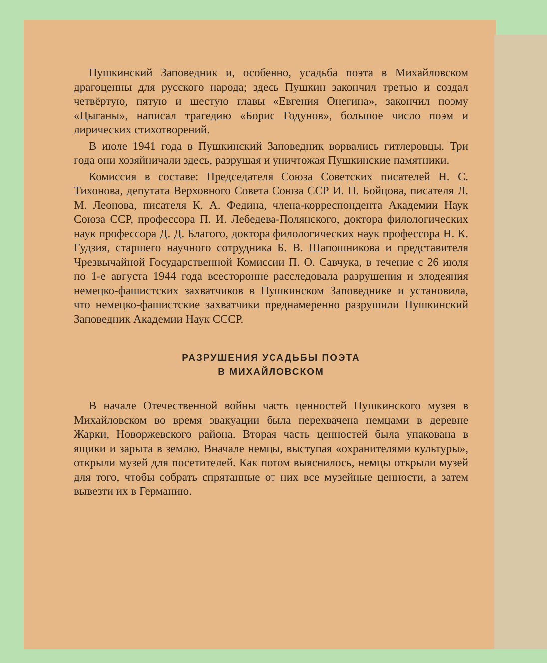Пушкинский Заповедник и, особенно, усадьба поэта в Михайловском драгоценны для русского народа; здесь Пушкин закончил третью и создал четвёртую, пятую и шестую главы «Евгения Онегина», закончил поэму «Цыганы», написал трагедию «Борис Годунов», большое число поэм и лирических стихотворений.
В июле 1941 года в Пушкинский Заповедник ворвались гитлеровцы. Три года они хозяйничали здесь, разрушая и уничтожая Пушкинские памятники.
Комиссия в составе: Председателя Союза Советских писателей Н. С. Тихонова, депутата Верховного Совета Союза ССР И. П. Бойцова, писателя Л. М. Леонова, писателя К. А. Федина, члена-корреспондента Академии Наук Союза ССР, профессора П. И. Лебедева-Полянского, доктора филологических наук профессора Д. Д. Благого, доктора филологических наук профессора Н. К. Гудзия, старшего научного сотрудника Б. В. Шапошникова и представителя Чрезвычайной Государственной Комиссии П. О. Савчука, в течение с 26 июля по 1-е августа 1944 года всесторонне расследовала разрушения и злодеяния немецко-фашистских захватчиков в Пушкинском Заповеднике и установила, что немецко-фашистские захватчики преднамеренно разрушили Пушкинский Заповедник Академии Наук СССР.
РАЗРУШЕНИЯ УСАДЬБЫ ПОЭТА
В МИХАЙЛОВСКОМ
В начале Отечественной войны часть ценностей Пушкинского музея в Михайловском во время эвакуации была перехвачена немцами в деревне Жарки, Новоржевского района. Вторая часть ценностей была упакована в ящики и зарыта в землю. Вначале немцы, выступая «охранителями культуры», открыли музей для посетителей. Как потом выяснилось, немцы открыли музей для того, чтобы собрать спрятанные от них все музейные ценности, а затем вывезти их в Германию.